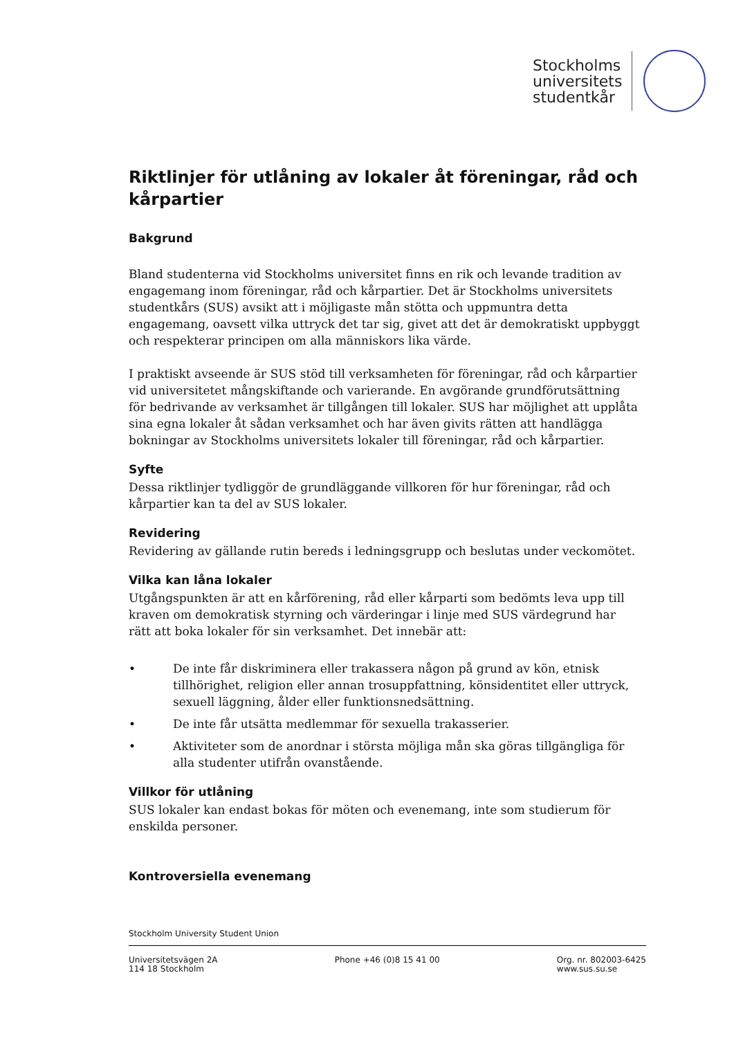Stockholms
universitets
studentkår
Riktlinjer för utlåning av lokaler åt föreningar, råd och kårpartier
Bakgrund
Bland studenterna vid Stockholms universitet finns en rik och levande tradition av engagemang inom föreningar, råd och kårpartier. Det är Stockholms universitets studentkårs (SUS) avsikt att i möjligaste mån stötta och uppmuntra detta engagemang, oavsett vilka uttryck det tar sig, givet att det är demokratiskt uppbyggt och respekterar principen om alla människors lika värde.
I praktiskt avseende är SUS stöd till verksamheten för föreningar, råd och kårpartier vid universitetet mångskiftande och varierande. En avgörande grundförutsättning för bedrivande av verksamhet är tillgången till lokaler. SUS har möjlighet att upplåta sina egna lokaler åt sådan verksamhet och har även givits rätten att handlägga bokningar av Stockholms universitets lokaler till föreningar, råd och kårpartier.
Syfte
Dessa riktlinjer tydliggör de grundläggande villkoren för hur föreningar, råd och kårpartier kan ta del av SUS lokaler.
Revidering
Revidering av gällande rutin bereds i ledningsgrupp och beslutas under veckomötet.
Vilka kan låna lokaler
Utgångspunkten är att en kårförening, råd eller kårparti som bedömts leva upp till kraven om demokratisk styrning och värderingar i linje med SUS värdegrund har rätt att boka lokaler för sin verksamhet. Det innebär att:
• De inte får diskriminera eller trakassera någon på grund av kön, etnisk tillhörighet, religion eller annan trosuppfattning, könsidentitet eller uttryck, sexuell läggning, ålder eller funktionsnedsättning.
• De inte får utsätta medlemmar för sexuella trakasserier.
• Aktiviteter som de anordnar i största möjliga mån ska göras tillgängliga för alla studenter utifrån ovanstående.
Villkor för utlåning
SUS lokaler kan endast bokas för möten och evenemang, inte som studierum för enskilda personer.
Kontroversiella evenemang
Stockholm University Student Union
Universitetsvägen 2A
114 18 Stockholm
Phone +46 (0)8 15 41 00 Org. nr. 802003-6425
www.sus.su.se